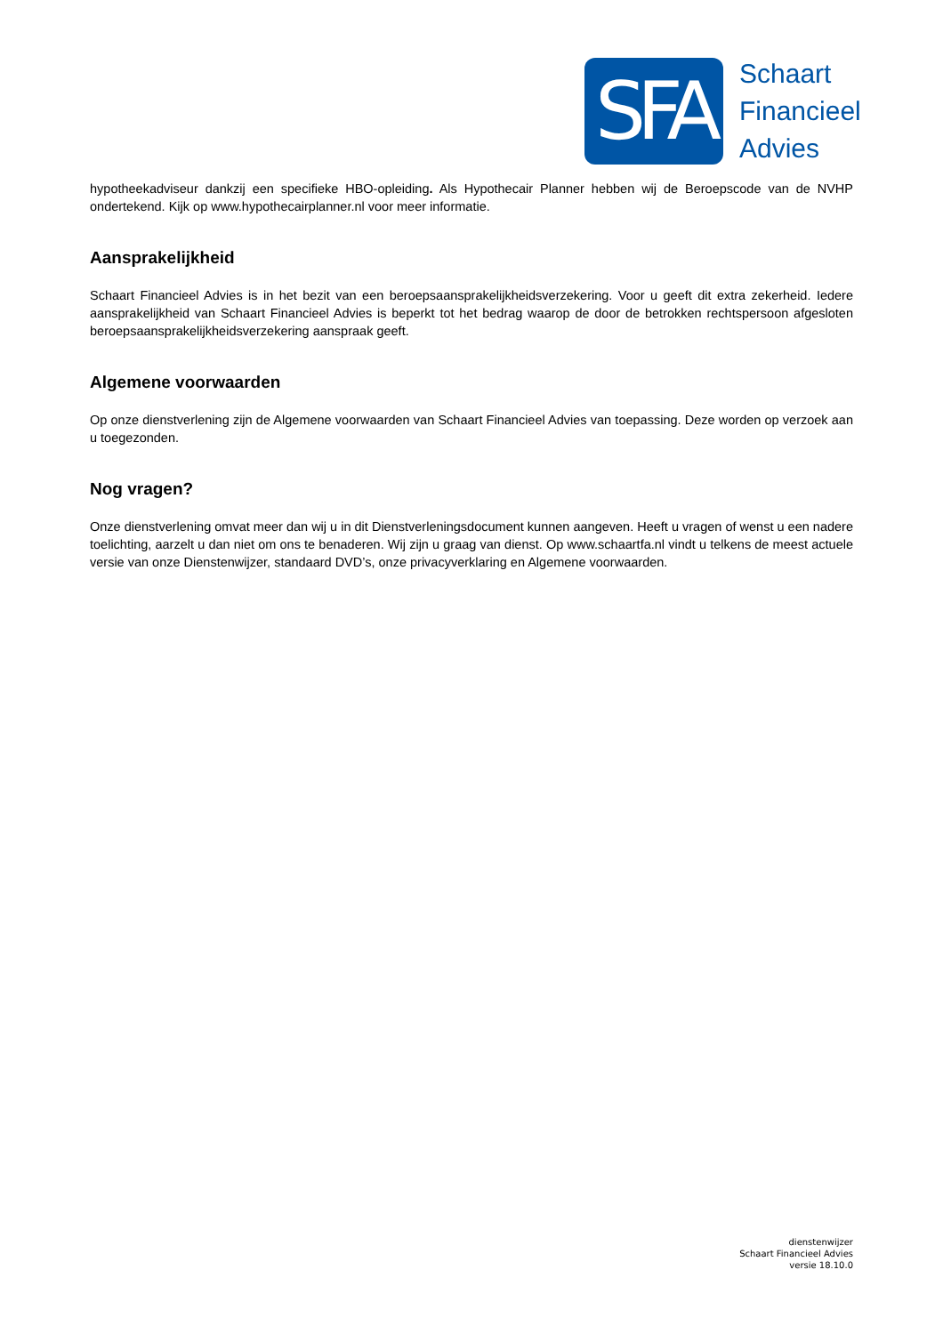SFA
Schaart
Financieel
Advies
hypotheekadviseur dankzij een specifieke HBO-opleiding. Als Hypothecair Planner hebben wij de Beroepscode van de NVHP ondertekend. Kijk op www.hypothecairplanner.nl voor meer informatie.
Aansprakelijkheid
Schaart Financieel Advies is in het bezit van een beroepsaansprakelijkheidsverzekering. Voor u geeft dit extra zekerheid. Iedere aansprakelijkheid van Schaart Financieel Advies is beperkt tot het bedrag waarop de door de betrokken rechtspersoon afgesloten beroepsaansprakelijkheidsverzekering aanspraak geeft.
Algemene voorwaarden
Op onze dienstverlening zijn de Algemene voorwaarden van Schaart Financieel Advies van toepassing. Deze worden op verzoek aan u toegezonden.
Nog vragen?
Onze dienstverlening omvat meer dan wij u in dit Dienstverleningsdocument kunnen aangeven. Heeft u vragen of wenst u een nadere toelichting, aarzelt u dan niet om ons te benaderen. Wij zijn u graag van dienst. Op www.schaartfa.nl vindt u telkens de meest actuele versie van onze Dienstenwijzer, standaard DVD’s, onze privacyverklaring en Algemene voorwaarden.
dienstenwijzer
Schaart Financieel Advies
versie 18.10.0